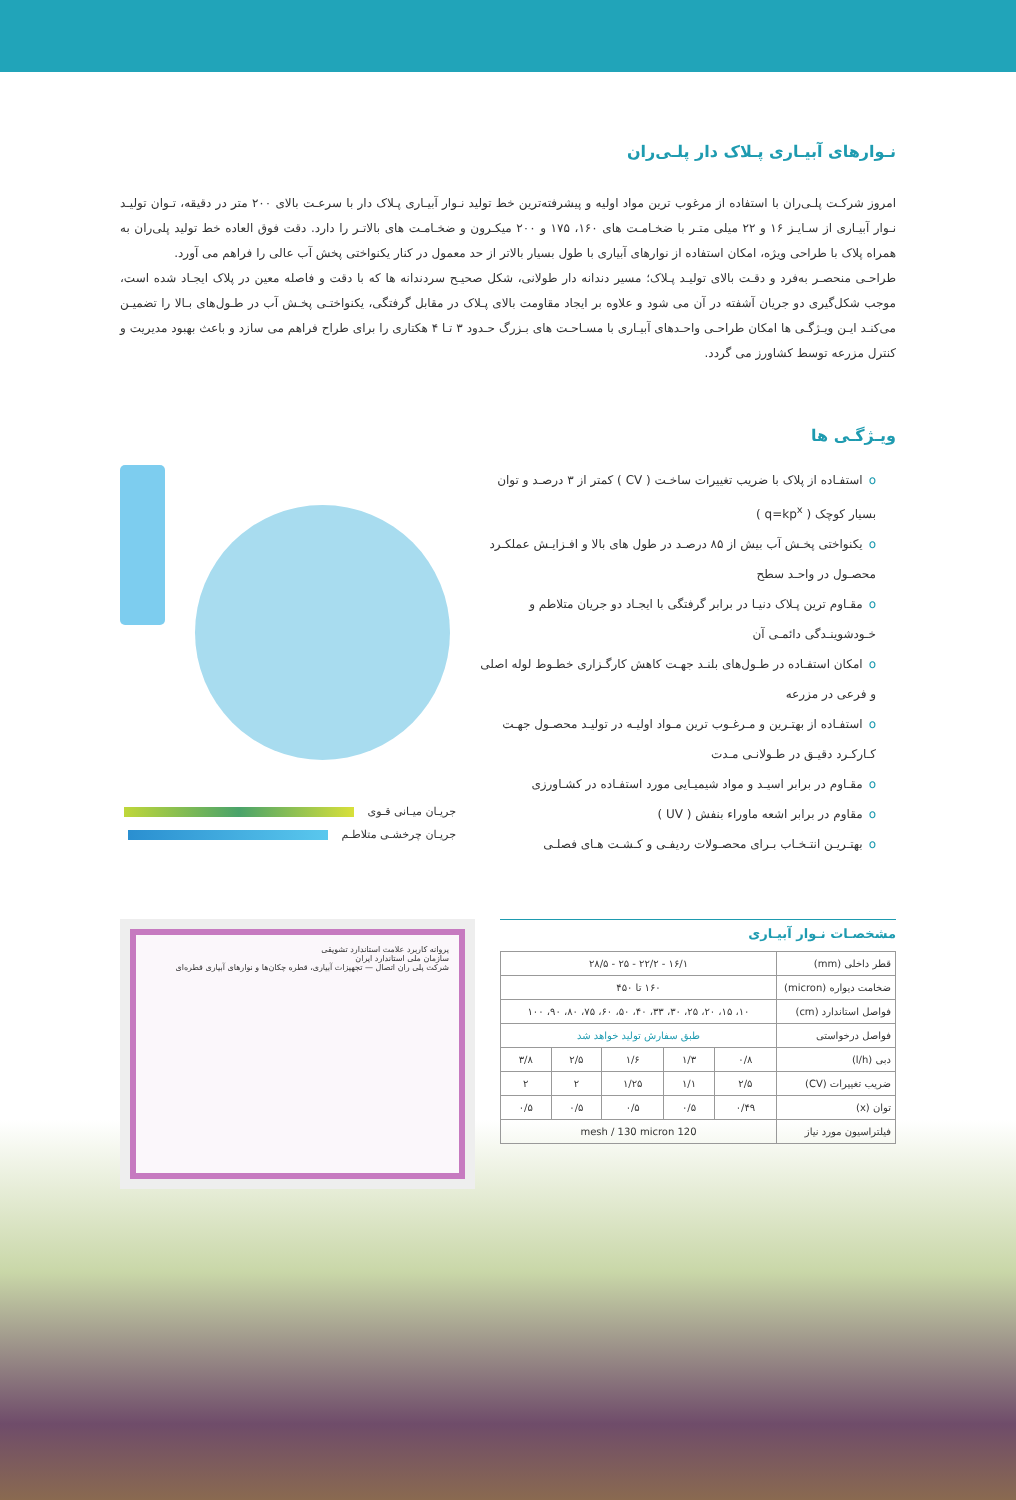نـوارهای آبیـاری پـلاک دار پلـی‌ران
امروز شرکـت پلـی‌ران با استفاده از مرغوب ترین مواد اولیه و پیشرفته‌ترین خط تولید نـوار آبیـاری پـلاک دار با سرعـت بالای ۲۰۰ متر در دقیقه، تـوان تولیـد نـوار آبیـاری از سـایـز ۱۶ و ۲۲ میلی متـر با ضخـامـت های ۱۶۰، ۱۷۵ و ۲۰۰ میکـرون و ضخـامـت های بالاتـر را دارد. دقت فوق العاده خط تولید پلی‌ران به همراه پلاک با طراحی ویژه، امکان استفاده از نوارهای آبیاری با طول بسیار بالاتر از حد معمول در کنار یکنواختی پخش آب عالی را فراهم می آورد.
طراحـی منحصـر به‌فرد و دقـت بالای تولیـد پـلاک؛ مسیر دندانه دار طولانی، شکل صحیـح سردندانه ها که با دقت و فاصله معین در پلاک ایجـاد شده است، موجب شکل‌گیری دو جریان آشفته در آن می شود و علاوه بر ایجاد مقاومت بالای پـلاک در مقابل گرفتگی، یکنواختـی پخـش آب در طـول‌های بـالا را تضمیـن می‌کنـد ایـن ویـژگـی ها امکان طراحـی واحـدهای آبیـاری با مسـاحـت های بـزرگ حـدود ۳ تـا ۴ هکتاری را برای طراح فراهم می سازد و باعث بهبود مدیریت و کنترل مزرعه توسط کشاورز می گردد.
ویـژگـی ها
oاستفـاده از پلاک با ضریب تغییرات ساخـت ( CV ) کمتر از ۳ درصـد و توان بسیار کوچک ( q=kp<sup>x</sup> )
oیکنواختی پخـش آب بیش از ۸۵ درصـد در طول های بالا و افـزایـش عملکـرد محصـول در واحـد سطح
oمقـاوم ترین پـلاک دنیـا در برابر گرفتگی با ایجـاد دو جریان متلاطم و خـودشوینـدگی دائمـی آن
oامکان استفـاده در طـول‌های بلنـد جهـت کاهش کارگـزاری خطـوط لوله اصلی و فرعی در مزرعه
oاستفـاده از بهتـرین و مـرغـوب ترین مـواد اولیـه در تولیـد محصـول جهـت کـارکـرد دقیـق در طـولانـی مـدت
oمقـاوم در برابر اسیـد و مواد شیمیـایی مورد استفـاده در کشـاورزی
oمقاوم در برابر اشعه ماوراء بنفش ( UV )
oبهتـریـن انتـخـاب بـرای محصـولات ردیفـی و کـشـت هـای فصلـی
جریـان میـانی قـوی
جریـان چرخشـی متلاطـم
مشخصـات نـوار آبیـاری
| قطر داخلی (mm) | ۱۶/۱ - ۲۲/۲ - ۲۵ - ۲۸/۵ | | | | |
| ضخامت دیواره (micron) | ۱۶۰ تا ۴۵۰ | | | | |
| فواصل استاندارد (cm) | ۱۰، ۱۵، ۲۰، ۲۵، ۳۰، ۳۳، ۴۰، ۵۰، ۶۰، ۷۵، ۸۰، ۹۰، ۱۰۰ | | | | |
| فواصل درخواستی | طبق سفارش تولید خواهد شد | | | | |
| دبی (l/h) | ۰/۸ | ۱/۳ | ۱/۶ | ۲/۵ | ۳/۸ |
| ضریب تغییرات (CV) | ۲/۵ | ۱/۱ | ۱/۲۵ | ۲ | ۲ |
| توان (x) | ۰/۴۹ | ۰/۵ | ۰/۵ | ۰/۵ | ۰/۵ |
| فیلتراسیون مورد نیاز | 120 mesh / 130 micron | | | | |
پروانه کاربرد علامت استاندارد تشویقی
سازمان ملی استاندارد ایران
شرکت پلی ران اتصال — تجهیزات آبیاری، قطره چکان‌ها و نوارهای آبیاری قطره‌ای